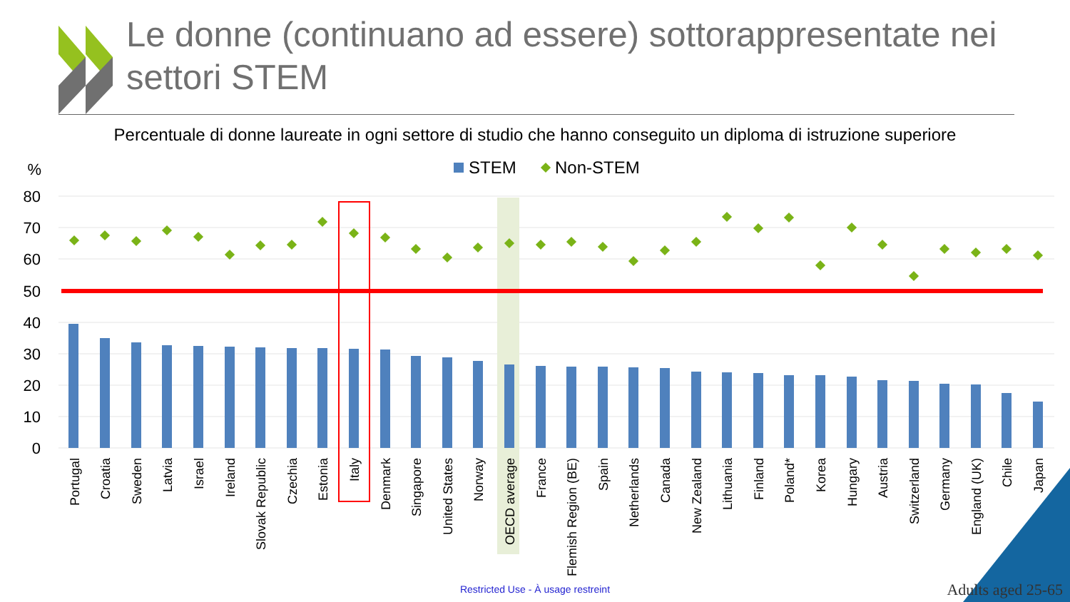%
80
70
60
50
40
30
20
10
0
STEM
Non-STEM
Portugal
Croatia
Sweden
Latvia
Israel
Ireland
Slovak Republic
Czechia
Estonia
Italy
Denmark
Singapore
United States
Norway
OECD average
France
Flemish Region (BE)
Spain
Netherlands
Canada
New Zealand
Lithuania
Finland
Poland*
Korea
Hungary
Austria
Switzerland
Germany
England (UK)
Chile
Japan
Le donne (continuano ad essere) sottorappresentate nei settori STEM
Percentuale di donne laureate in ogni settore di studio che hanno conseguito un diploma di istruzione superiore
Restricted Use - À usage restreint Adults aged 25-65